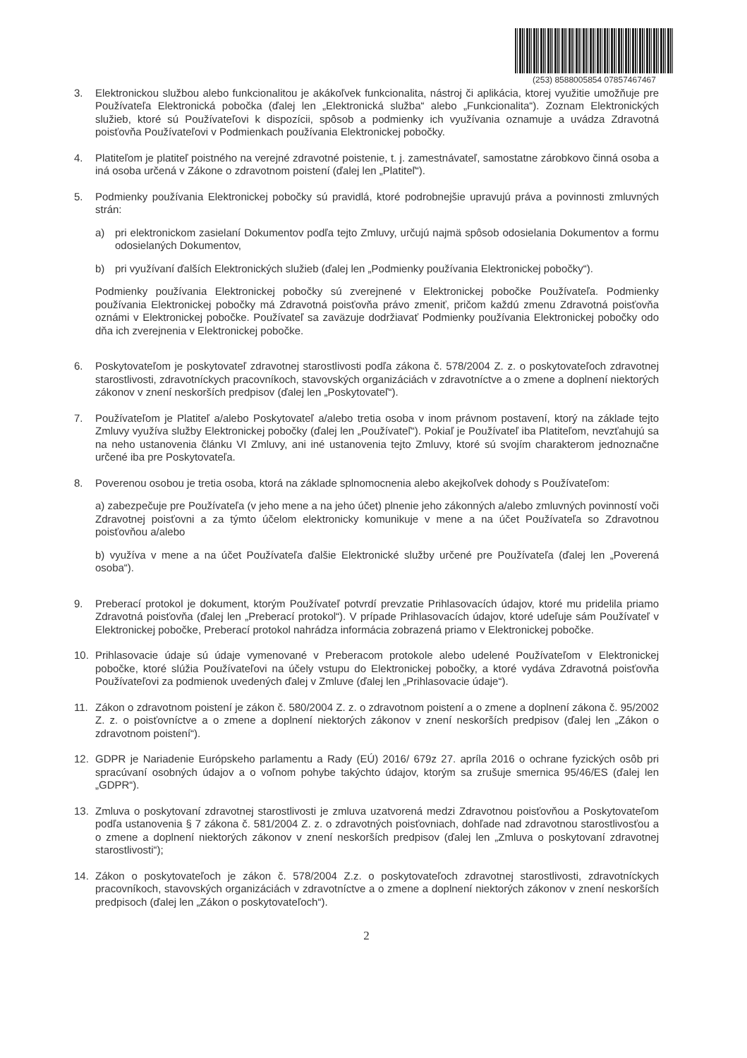(253) 8588005854 07857467467
3. Elektronickou službou alebo funkcionalitou je akákoľvek funkcionalita, nástroj či aplikácia, ktorej využitie umožňuje pre Používateľa Elektronická pobočka (ďalej len „Elektronická služba“ alebo „Funkcionalita“). Zoznam Elektronických služieb, ktoré sú Používateľovi k dispozícii, spôsob a podmienky ich využívania oznamuje a uvádza Zdravotná poisťovňa Používateľovi v Podmienkach používania Elektronickej pobočky.
4. Platiteľom je platiteľ poistného na verejné zdravotné poistenie, t. j. zamestnávateľ, samostatne zárobkovo činná osoba a iná osoba určená v Zákone o zdravotnom poistení (ďalej len „Platiteľ“).
5. Podmienky používania Elektronickej pobočky sú pravidlá, ktoré podrobnejšie upravujú práva a povinnosti zmluvných strán:
a) pri elektronickom zasielaní Dokumentov podľa tejto Zmluvy, určujú najmä spôsob odosielania Dokumentov a formu odosielaných Dokumentov,
b) pri využívaní ďalších Elektronických služieb (ďalej len „Podmienky používania Elektronickej pobočky“).
Podmienky používania Elektronickej pobočky sú zverejnené v Elektronickej pobočke Používateľa. Podmienky používania Elektronickej pobočky má Zdravotná poisťovňa právo zmeniť, pričom každú zmenu Zdravotná poisťovňa oznámi v Elektronickej pobočke. Používateľ sa zaväzuje dodržiavať Podmienky používania Elektronickej pobočky odo dňa ich zverejnenia v Elektronickej pobočke.
6. Poskytovateľom je poskytovateľ zdravotnej starostlivosti podľa zákona č. 578/2004 Z. z. o poskytovateľoch zdravotnej starostlivosti, zdravotníckych pracovníkoch, stavovských organizáciách v zdravotníctve a o zmene a doplnení niektorých zákonov v znení neskorších predpisov (ďalej len „Poskytovateľ“).
7. Používateľom je Platiteľ a/alebo Poskytovateľ a/alebo tretia osoba v inom právnom postavení, ktorý na základe tejto Zmluvy využíva služby Elektronickej pobočky (ďalej len „Používateľ“). Pokiaľ je Používateľ iba Platiteľom, nevzťahujú sa na neho ustanovenia článku VI Zmluvy, ani iné ustanovenia tejto Zmluvy, ktoré sú svojím charakterom jednoznačne určené iba pre Poskytovateľa.
8. Poverenou osobou je tretia osoba, ktorá na základe splnomocnenia alebo akejkoľvek dohody s Používateľom:
a) zabezpečuje pre Používateľa (v jeho mene a na jeho účet) plnenie jeho zákonných a/alebo zmluvných povinností voči Zdravotnej poisťovni a za týmto účelom elektronicky komunikuje v mene a na účet Používateľa so Zdravotnou poisťovňou a/alebo
b) využíva v mene a na účet Používateľa ďalšie Elektronické služby určené pre Používateľa (ďalej len „Poverená osoba“).
9. Preberací protokol je dokument, ktorým Používateľ potvrdí prevzatie Prihlasovacích údajov, ktoré mu pridelila priamo Zdravotná poisťovňa (ďalej len „Preberací protokol“). V prípade Prihlasovacích údajov, ktoré udeľuje sám Používateľ v Elektronickej pobočke, Preberací protokol nahrádza informácia zobrazená priamo v Elektronickej pobočke.
10. Prihlasovacie údaje sú údaje vymenované v Preberacom protokole alebo udelené Používateľom v Elektronickej pobočke, ktoré slúžia Používateľovi na účely vstupu do Elektronickej pobočky, a ktoré vydáva Zdravotná poisťovňa Používateľovi za podmienok uvedených ďalej v Zmluve (ďalej len „Prihlasovacie údaje“).
11. Zákon o zdravotnom poistení je zákon č. 580/2004 Z. z. o zdravotnom poistení a o zmene a doplnení zákona č. 95/2002 Z. z. o poisťovníctve a o zmene a doplnení niektorých zákonov v znení neskorších predpisov (ďalej len „Zákon o zdravotnom poistení“).
12. GDPR je Nariadenie Európskeho parlamentu a Rady (EÚ) 2016/ 679z 27. apríla 2016 o ochrane fyzických osôb pri spracúvaní osobných údajov a o voľnom pohybe takýchto údajov, ktorým sa zrušuje smernica 95/46/ES (ďalej len „GDPR“).
13. Zmluva o poskytovaní zdravotnej starostlivosti je zmluva uzatvorená medzi Zdravotnou poisťovňou a Poskytovateľom podľa ustanovenia § 7 zákona č. 581/2004 Z. z. o zdravotných poisťovniach, dohľade nad zdravotnou starostlivosťou a o zmene a doplnení niektorých zákonov v znení neskorších predpisov (ďalej len „Zmluva o poskytovaní zdravotnej starostlivosti“);
14. Zákon o poskytovateľoch je zákon č. 578/2004 Z.z. o poskytovateľoch zdravotnej starostlivosti, zdravotníckych pracovníkoch, stavovských organizáciách v zdravotníctve a o zmene a doplnení niektorých zákonov v znení neskorších predpisoch (ďalej len „Zákon o poskytovateľoch“).
2